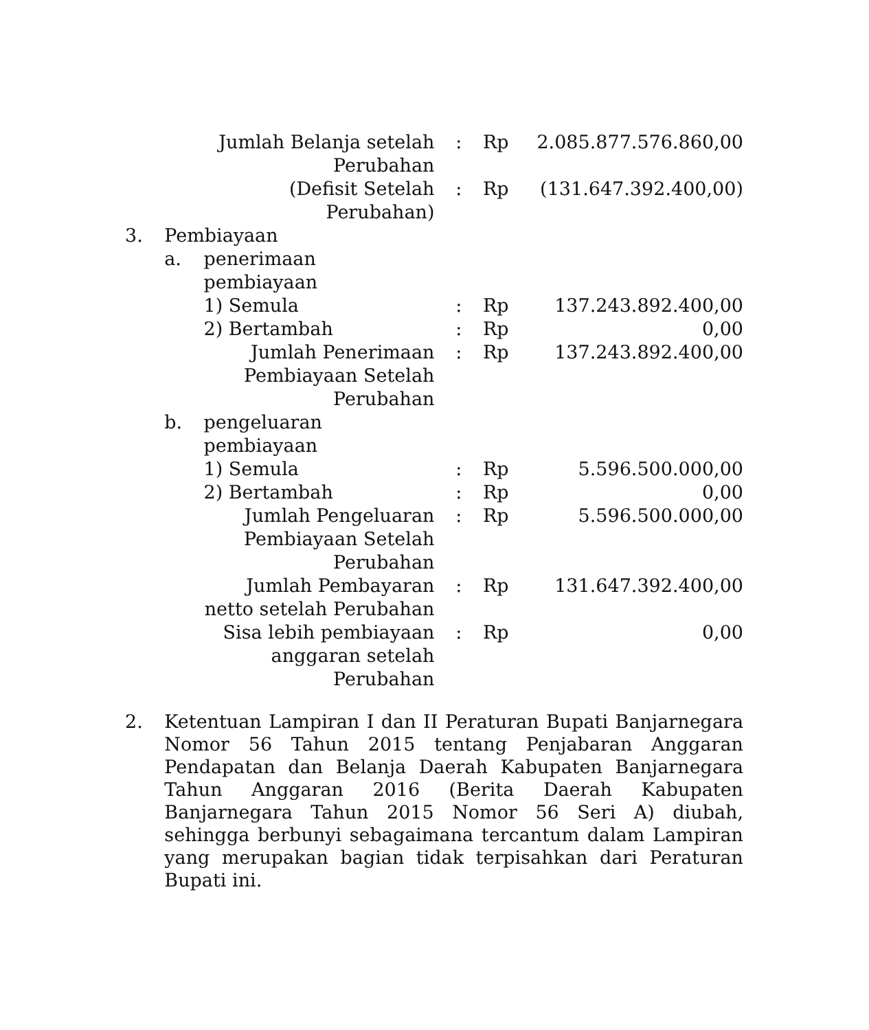| | | Jumlah Belanja setelah Perubahan | : | Rp | 2.085.877.576.860,00 |
| | | (Defisit Setelah Perubahan) | : | Rp | (131.647.392.400,00) |
| 3. | Pembiayaan | | | | |
| | a. | penerimaan pembiayaan | | | |
| | | 1) Semula | : | Rp | 137.243.892.400,00 |
| | | 2) Bertambah | : | Rp | 0,00 |
| | | Jumlah Penerimaan Pembiayaan Setelah Perubahan | : | Rp | 137.243.892.400,00 |
| | b. | pengeluaran pembiayaan | | | |
| | | 1) Semula | : | Rp | 5.596.500.000,00 |
| | | 2) Bertambah | : | Rp | 0,00 |
| | | Jumlah Pengeluaran Pembiayaan Setelah Perubahan | : | Rp | 5.596.500.000,00 |
| | | Jumlah Pembayaran netto setelah Perubahan | : | Rp | 131.647.392.400,00 |
| | | Sisa lebih pembiayaan anggaran setelah Perubahan | : | Rp | 0,00 |
2. Ketentuan Lampiran I dan II Peraturan Bupati Banjarnegara Nomor 56 Tahun 2015 tentang Penjabaran Anggaran Pendapatan dan Belanja Daerah Kabupaten Banjarnegara Tahun Anggaran 2016 (Berita Daerah Kabupaten Banjarnegara Tahun 2015 Nomor 56 Seri A) diubah, sehingga berbunyi sebagaimana tercantum dalam Lampiran yang merupakan bagian tidak terpisahkan dari Peraturan Bupati ini.